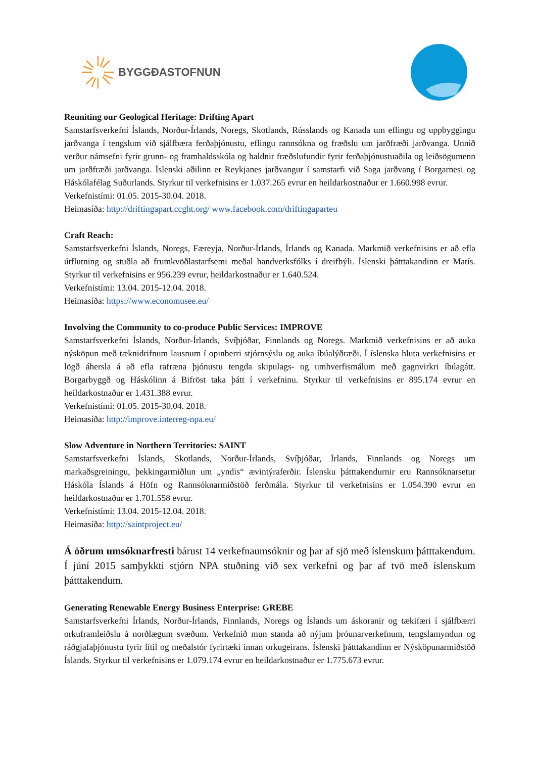BYGGÐASTOFNUN
Reuniting our Geological Heritage: Drifting Apart
Samstarfsverkefni Íslands, Norður-Írlands, Noregs, Skotlands, Rússlands og Kanada um eflingu og uppbyggingu jarðvanga í tengslum við sjálfbæra ferðaþjónustu, eflingu rannsókna og fræðslu um jarðfræði jarðvanga. Unnið verður námsefni fyrir grunn- og framhaldsskóla og haldnir fræðslufundir fyrir ferðaþjónustuaðila og leiðsögumenn um jarðfræði jarðvanga. Íslenski aðilinn er Reykjanes jarðvangur í samstarfi við Saga jarðvang í Borgarnesi og Háskólafélag Suðurlands. Styrkur til verkefnisins er 1.037.265 evrur en heildarkostnaður er 1.660.998 evrur.
Verkefnistími: 01.05. 2015-30.04. 2018.
Heimasíða: http://driftingapart.ccght.org/ www.facebook.com/driftingaparteu
Craft Reach:
Samstarfsverkefni Íslands, Noregs, Færeyja, Norður-Írlands, Írlands og Kanada. Markmið verkefnisins er að efla útflutning og stuðla að frumkvöðlastarfsemi meðal handverksfólks í dreifbýli. Íslenski þátttakandinn er Matís. Styrkur til verkefnisins er 956.239 evrur, heildarkostnaður er 1.640.524.
Verkefnistími: 13.04. 2015-12.04. 2018.
Heimasíða: https://www.economusee.eu/
Involving the Community to co-produce Public Services: IMPROVE
Samstarfsverkefni Íslands, Norður-Írlands, Svíþjóðar, Finnlands og Noregs. Markmið verkefnisins er að auka nýsköpun með tæknidrifnum lausnum í opinberri stjórnsýslu og auka íbúalýðræði. Í íslenska hluta verkefnisins er lögð áhersla á að efla rafræna þjónustu tengda skipulags- og umhverfismálum með gagnvirkri íbúagátt. Borgarbyggð og Háskólinn á Bifröst taka þátt í verkefninu. Styrkur til verkefnisins er 895.174 evrur en heildarkostnaður er 1.431.388 evrur.
Verkefnistími: 01.05. 2015-30.04. 2018.
Heimasíða: http://improve.interreg-npa.eu/
Slow Adventure in Northern Territories: SAINT
Samstarfsverkefni Íslands, Skotlands, Norður-Írlands, Svíþjóðar, Írlands, Finnlands og Noregs um markaðsgreiningu, þekkingarmiðlun um „yndis“ ævintýraferðir. Íslensku þátttakendurnir eru Rannsóknarsetur Háskóla Íslands á Höfn og Rannsóknarmiðstöð ferðmála. Styrkur til verkefnisins er 1.054.390 evrur en heildarkostnaður er 1.701.558 evrur.
Verkefnistími: 13.04. 2015-12.04. 2018.
Heimasíða: http://saintproject.eu/
Á öðrum umsóknarfresti bárust 14 verkefnaumsóknir og þar af sjö með íslenskum þátttakendum. Í júní 2015 samþykkti stjórn NPA stuðning við sex verkefni og þar af tvö með íslenskum þátttakendum.
Generating Renewable Energy Business Enterprise: GREBE
Samstarfsverkefni Írlands, Norður-Írlands, Finnlands, Noregs og Íslands um áskoranir og tækifæri í sjálfbærri orkuframleiðslu á norðlægum svæðum. Verkefnið mun standa að nýjum þróunarverkefnum, tengslamyndun og ráðgjafaþjónustu fyrir lítil og meðalstór fyrirtæki innan orkugeirans. Íslenski þátttakandinn er Nýsköpunarmiðstöð Íslands. Styrkur til verkefnisins er 1.079.174 evrur en heildarkostnaður er 1.775.673 evrur.